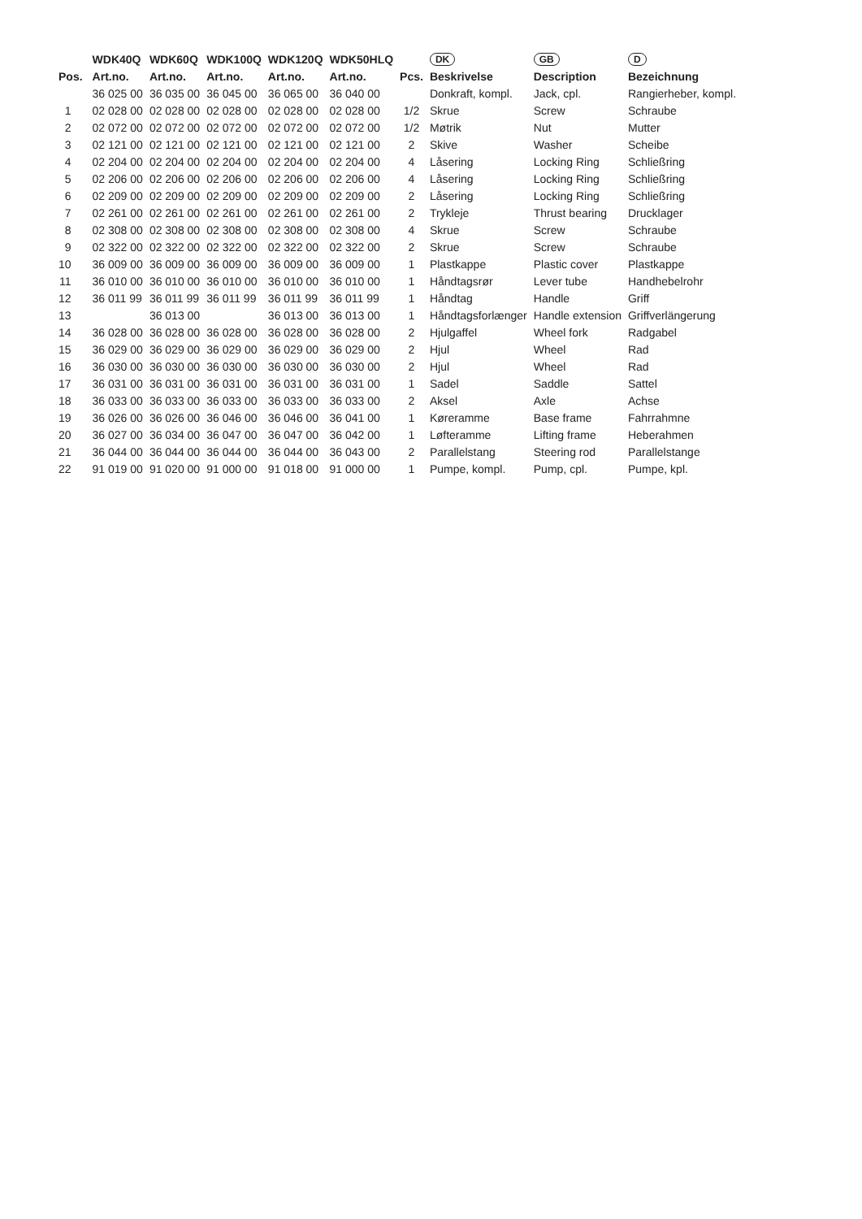| | WDK40Q | WDK60Q | WDK100Q | WDK120Q | WDK50HLQ | | DK | GB | D |
| --- | --- | --- | --- | --- | --- | --- | --- | --- | --- |
| Pos. | Art.no. | Art.no. | Art.no. | Art.no. | Art.no. | Pcs. | Beskrivelse | Description | Bezeichnung |
| | 36 025 00 | 36 035 00 | 36 045 00 | 36 065 00 | 36 040 00 | | Donkraft, kompl. | Jack, cpl. | Rangierheber, kompl. |
| 1 | 02 028 00 | 02 028 00 | 02 028 00 | 02 028 00 | 02 028 00 | 1/2 | Skrue | Screw | Schraube |
| 2 | 02 072 00 | 02 072 00 | 02 072 00 | 02 072 00 | 02 072 00 | 1/2 | Møtrik | Nut | Mutter |
| 3 | 02 121 00 | 02 121 00 | 02 121 00 | 02 121 00 | 02 121 00 | 2 | Skive | Washer | Scheibe |
| 4 | 02 204 00 | 02 204 00 | 02 204 00 | 02 204 00 | 02 204 00 | 4 | Låsering | Locking Ring | Schließring |
| 5 | 02 206 00 | 02 206 00 | 02 206 00 | 02 206 00 | 02 206 00 | 4 | Låsering | Locking Ring | Schließring |
| 6 | 02 209 00 | 02 209 00 | 02 209 00 | 02 209 00 | 02 209 00 | 2 | Låsering | Locking Ring | Schließring |
| 7 | 02 261 00 | 02 261 00 | 02 261 00 | 02 261 00 | 02 261 00 | 2 | Trykleje | Thrust bearing | Drucklager |
| 8 | 02 308 00 | 02 308 00 | 02 308 00 | 02 308 00 | 02 308 00 | 4 | Skrue | Screw | Schraube |
| 9 | 02 322 00 | 02 322 00 | 02 322 00 | 02 322 00 | 02 322 00 | 2 | Skrue | Screw | Schraube |
| 10 | 36 009 00 | 36 009 00 | 36 009 00 | 36 009 00 | 36 009 00 | 1 | Plastkappe | Plastic cover | Plastkappe |
| 11 | 36 010 00 | 36 010 00 | 36 010 00 | 36 010 00 | 36 010 00 | 1 | Håndtagsrør | Lever tube | Handhebelrohr |
| 12 | 36 011 99 | 36 011 99 | 36 011 99 | 36 011 99 | 36 011 99 | 1 | Håndtag | Handle | Griff |
| 13 | | 36 013 00 | | 36 013 00 | 36 013 00 | 1 | Håndtagsforlænger | Handle extension | Griffverlängerung |
| 14 | 36 028 00 | 36 028 00 | 36 028 00 | 36 028 00 | 36 028 00 | 2 | Hjulgaffel | Wheel fork | Radgabel |
| 15 | 36 029 00 | 36 029 00 | 36 029 00 | 36 029 00 | 36 029 00 | 2 | Hjul | Wheel | Rad |
| 16 | 36 030 00 | 36 030 00 | 36 030 00 | 36 030 00 | 36 030 00 | 2 | Hjul | Wheel | Rad |
| 17 | 36 031 00 | 36 031 00 | 36 031 00 | 36 031 00 | 36 031 00 | 1 | Sadel | Saddle | Sattel |
| 18 | 36 033 00 | 36 033 00 | 36 033 00 | 36 033 00 | 36 033 00 | 2 | Aksel | Axle | Achse |
| 19 | 36 026 00 | 36 026 00 | 36 046 00 | 36 046 00 | 36 041 00 | 1 | Køreramme | Base frame | Fahrrahmne |
| 20 | 36 027 00 | 36 034 00 | 36 047 00 | 36 047 00 | 36 042 00 | 1 | Løfteramme | Lifting frame | Heberahmen |
| 21 | 36 044 00 | 36 044 00 | 36 044 00 | 36 044 00 | 36 043 00 | 2 | Parallelstang | Steering rod | Parallelstange |
| 22 | 91 019 00 | 91 020 00 | 91 000 00 | 91 018 00 | 91 000 00 | 1 | Pumpe, kompl. | Pump, cpl. | Pumpe, kpl. |